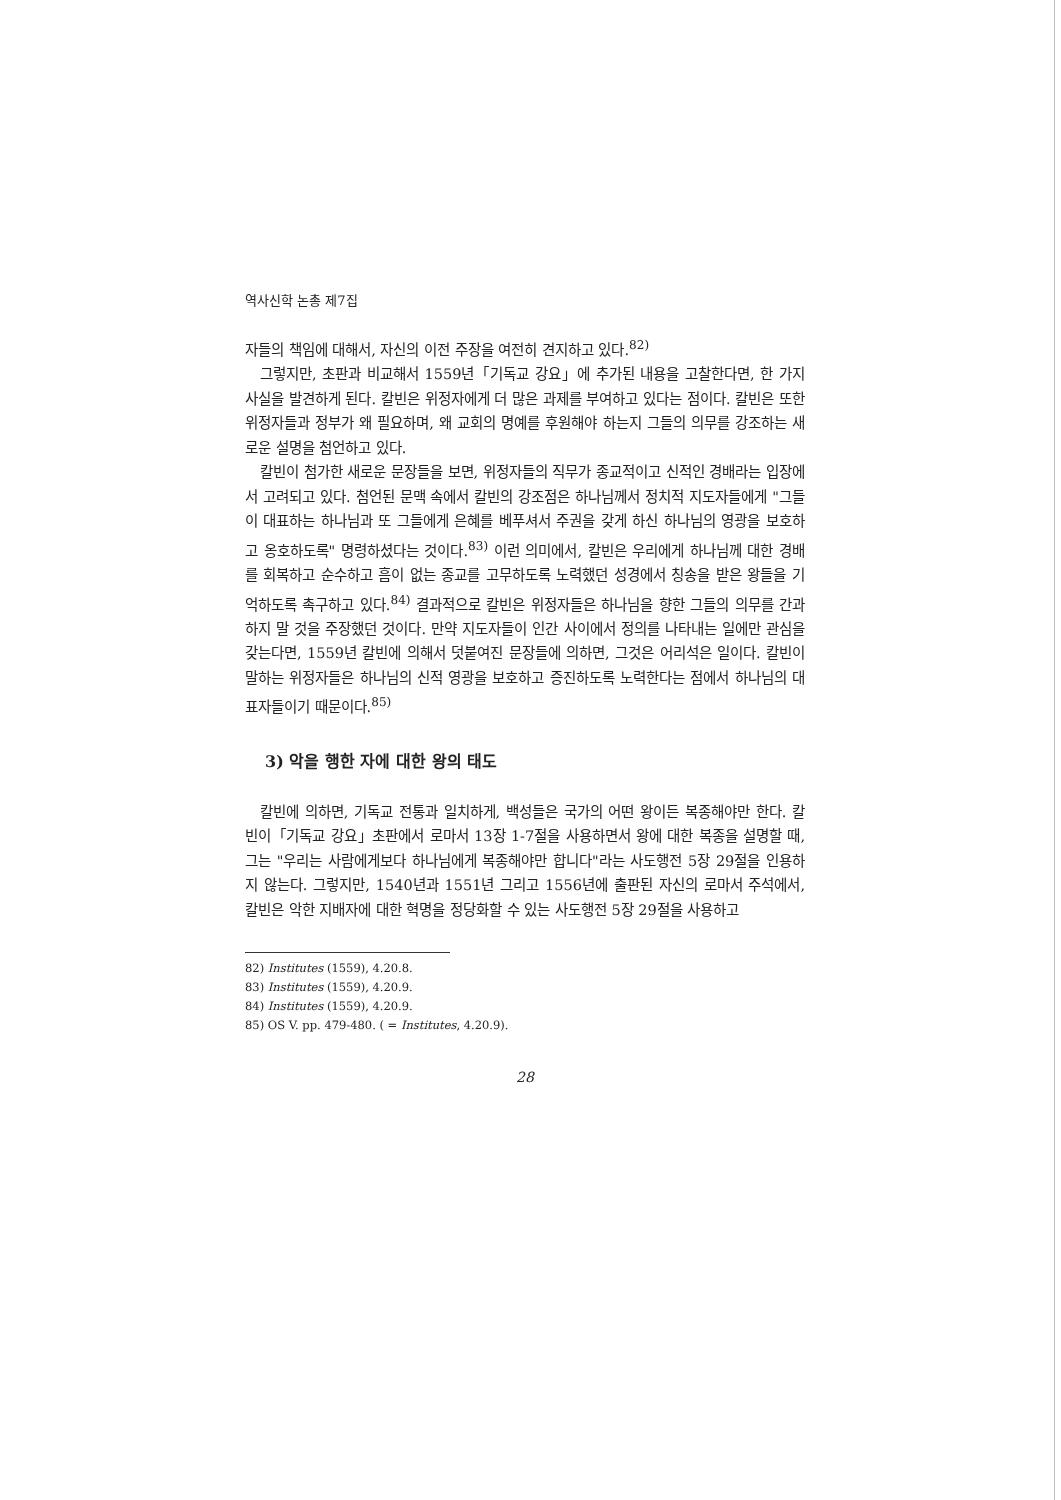역사신학 논총 제7집
자들의 책임에 대해서, 자신의 이전 주장을 여전히 견지하고 있다.<sup>82)</sup>
그렇지만, 초판과 비교해서 1559년「기독교 강요」에 추가된 내용을 고찰한다면, 한 가지 사실을 발견하게 된다. 칼빈은 위정자에게 더 많은 과제를 부여하고 있다는 점이다. 칼빈은 또한 위정자들과 정부가 왜 필요하며, 왜 교회의 명예를 후원해야 하는지 그들의 의무를 강조하는 새로운 설명을 첨언하고 있다.
칼빈이 첨가한 새로운 문장들을 보면, 위정자들의 직무가 종교적이고 신적인 경배라는 입장에서 고려되고 있다. 첨언된 문맥 속에서 칼빈의 강조점은 하나님께서 정치적 지도자들에게 "그들이 대표하는 하나님과 또 그들에게 은혜를 베푸셔서 주권을 갖게 하신 하나님의 영광을 보호하고 옹호하도록" 명령하셨다는 것이다.<sup>83)</sup> 이런 의미에서, 칼빈은 우리에게 하나님께 대한 경배를 회복하고 순수하고 흠이 없는 종교를 고무하도록 노력했던 성경에서 칭송을 받은 왕들을 기억하도록 촉구하고 있다.<sup>84)</sup> 결과적으로 칼빈은 위정자들은 하나님을 향한 그들의 의무를 간과하지 말 것을 주장했던 것이다. 만약 지도자들이 인간 사이에서 정의를 나타내는 일에만 관심을 갖는다면, 1559년 칼빈에 의해서 덧붙여진 문장들에 의하면, 그것은 어리석은 일이다. 칼빈이 말하는 위정자들은 하나님의 신적 영광을 보호하고 증진하도록 노력한다는 점에서 하나님의 대표자들이기 때문이다.<sup>85)</sup>
3) 악을 행한 자에 대한 왕의 태도
칼빈에 의하면, 기독교 전통과 일치하게, 백성들은 국가의 어떤 왕이든 복종해야만 한다. 칼빈이「기독교 강요」초판에서 로마서 13장 1-7절을 사용하면서 왕에 대한 복종을 설명할 때, 그는 "우리는 사람에게보다 하나님에게 복종해야만 합니다"라는 사도행전 5장 29절을 인용하지 않는다. 그렇지만, 1540년과 1551년 그리고 1556년에 출판된 자신의 로마서 주석에서, 칼빈은 악한 지배자에 대한 혁명을 정당화할 수 있는 사도행전 5장 29절을 사용하고
82) Institutes (1559), 4.20.8.
83) Institutes (1559), 4.20.9.
84) Institutes (1559), 4.20.9.
85) OS V. pp. 479-480. ( = Institutes, 4.20.9).
28